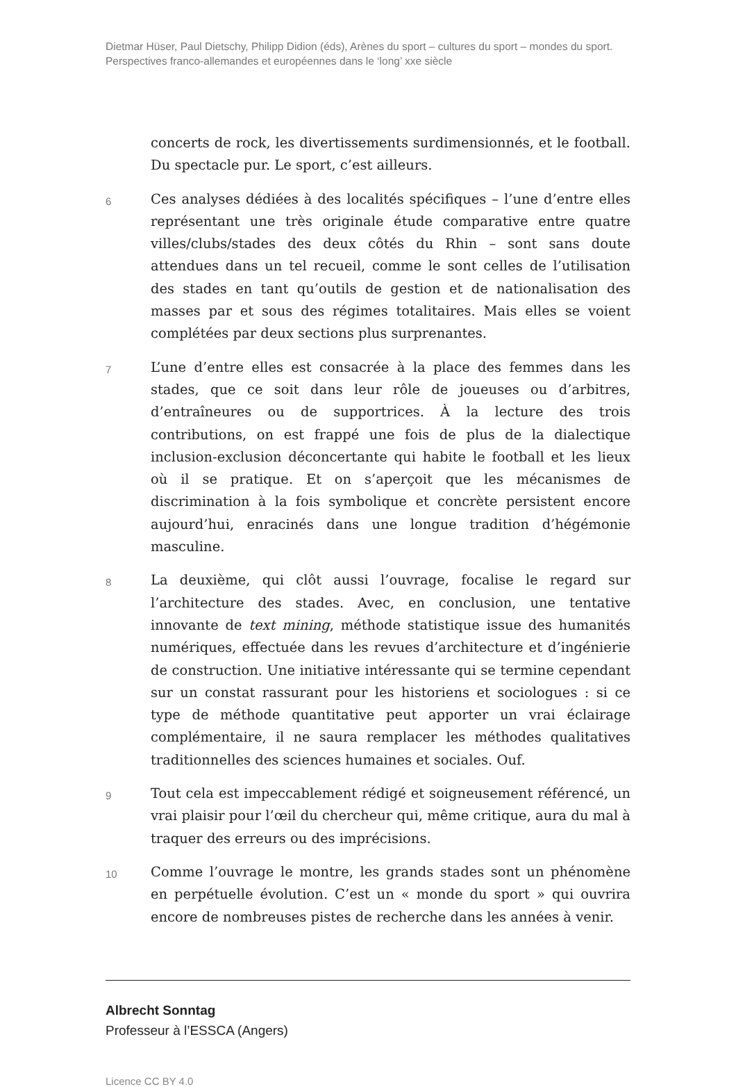Dietmar Hüser, Paul Dietschy, Philipp Didion (éds), Arènes du sport – cultures du sport – mondes du sport. Perspectives franco-allemandes et européennes dans le ‘long’ xxe siècle
concerts de rock, les divertissements surdimensionnés, et le football. Du spectacle pur. Le sport, c’est ailleurs.
6
Ces analyses dédiées à des localités spécifiques – l’une d’entre elles représentant une très originale étude comparative entre quatre villes/clubs/stades des deux côtés du Rhin – sont sans doute attendues dans un tel recueil, comme le sont celles de l’utilisation des stades en tant qu’outils de gestion et de nationalisation des masses par et sous des régimes totalitaires. Mais elles se voient complétées par deux sections plus surprenantes.
7
L’une d’entre elles est consacrée à la place des femmes dans les stades, que ce soit dans leur rôle de joueuses ou d’arbitres, d’entraîneures ou de supportrices. À la lecture des trois contributions, on est frappé une fois de plus de la dialectique inclusion-exclusion déconcertante qui habite le football et les lieux où il se pratique. Et on s’aperçoit que les mécanismes de discrimination à la fois symbolique et concrète persistent encore aujourd’hui, enracinés dans une longue tradition d’hégémonie masculine.
8
La deuxième, qui clôt aussi l’ouvrage, focalise le regard sur l’architecture des stades. Avec, en conclusion, une tentative innovante de text mining, méthode statistique issue des humanités numériques, effectuée dans les revues d’architecture et d’ingénierie de construction. Une initiative intéressante qui se termine cependant sur un constat rassurant pour les historiens et sociologues : si ce type de méthode quantitative peut apporter un vrai éclairage complémentaire, il ne saura remplacer les méthodes qualitatives traditionnelles des sciences humaines et sociales. Ouf.
9
Tout cela est impeccablement rédigé et soigneusement référencé, un vrai plaisir pour l’œil du chercheur qui, même critique, aura du mal à traquer des erreurs ou des imprécisions.
10
Comme l’ouvrage le montre, les grands stades sont un phénomène en perpétuelle évolution. C’est un « monde du sport » qui ouvrira encore de nombreuses pistes de recherche dans les années à venir.
Albrecht Sonntag
Professeur à l’ESSCA (Angers)
Licence CC BY 4.0